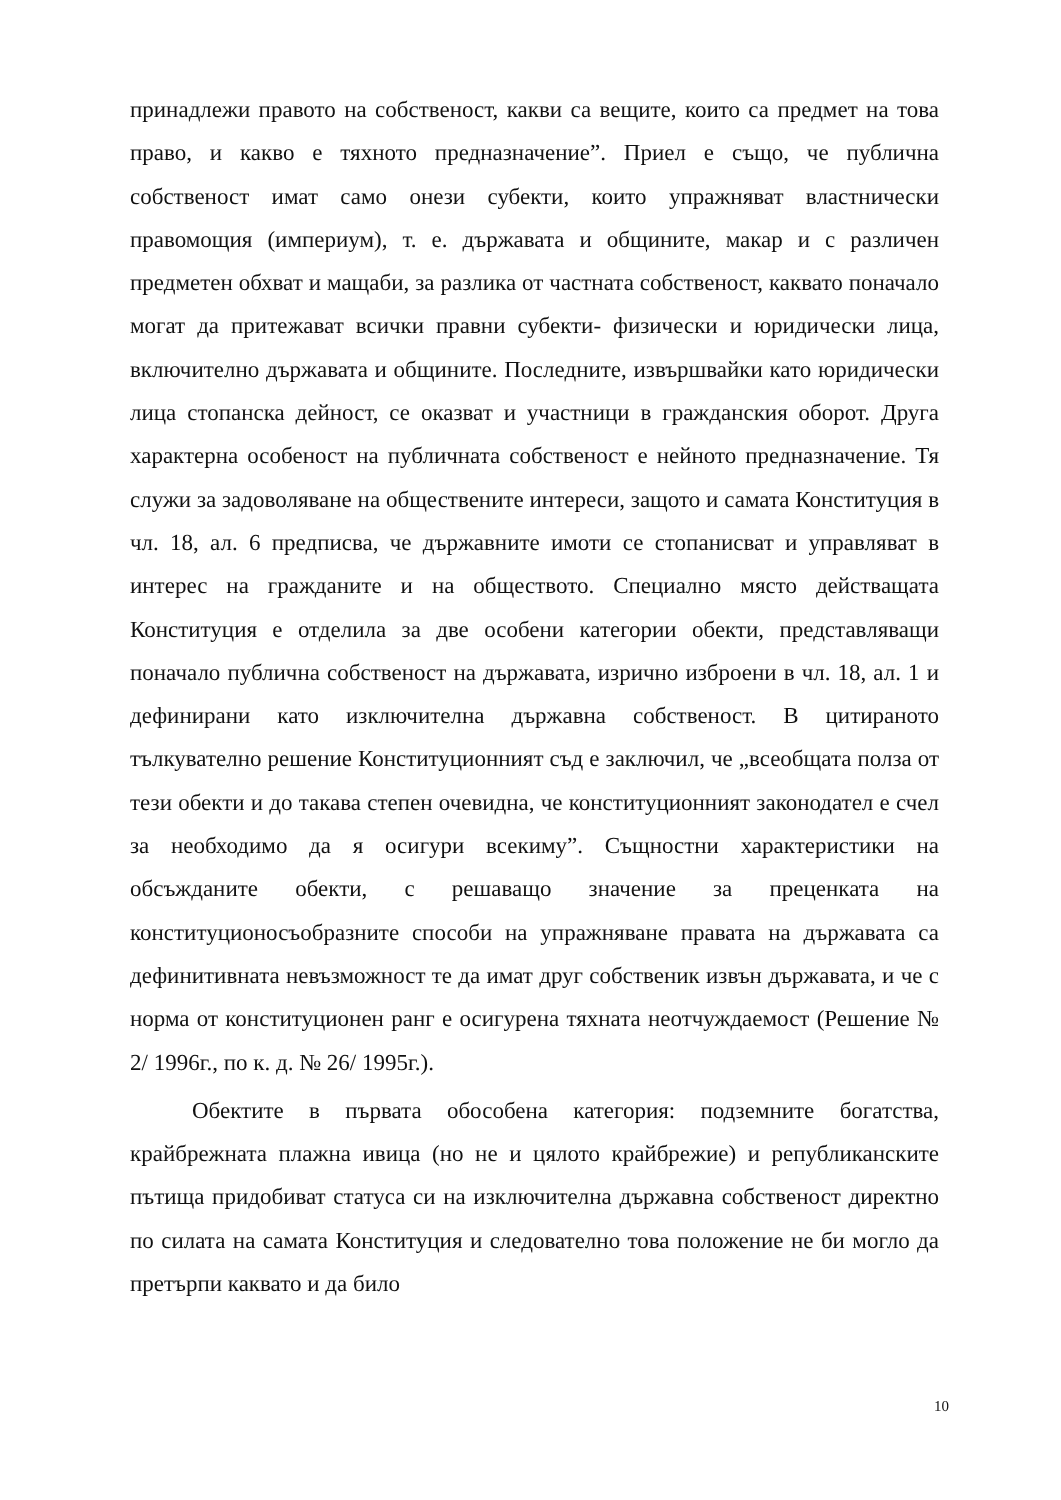принадлежи правото на собственост, какви са вещите, които са предмет на това право, и какво е тяхното предназначение”. Приел е също, че публична собственост имат само онези субекти, които упражняват властнически правомощия (империум), т. е. държавата и общините, макар и с различен предметен обхват и мащаби, за разлика от частната собственост, каквато поначало могат да притежават всички правни субекти- физически и юридически лица, включително държавата и общините. Последните, извършвайки като юридически лица стопанска дейност, се оказват и участници в гражданския оборот. Друга характерна особеност на публичната собственост е нейното предназначение. Тя служи за задоволяване на обществените интереси, защото и самата Конституция в чл. 18, ал. 6 предписва, че държавните имоти се стопанисват и управляват в интерес на гражданите и на обществото. Специално място действащата Конституция е отделила за две особени категории обекти, представляващи поначало публична собственост на държавата, изрично изброени в чл. 18, ал. 1 и дефинирани като изключителна държавна собственост. В цитираното тълкувателно решение Конституционният съд е заключил, че „всеобщата полза от тези обекти и до такава степен очевидна, че конституционният законодател е счел за необходимо да я осигури всекиму”. Същностни характеристики на обсъжданите обекти, с решаващо значение за преценката на конституционосъобразните способи на упражняване правата на държавата са дефинитивната невъзможност те да имат друг собственик извън държавата, и че с норма от конституционен ранг е осигурена тяхната неотчуждаемост (Решение № 2/ 1996г., по к. д. № 26/ 1995г.).
Обектите в първата обособена категория: подземните богатства, крайбрежната плажна ивица (но не и цялото крайбрежие) и републиканските пътища придобиват статуса си на изключителна държавна собственост директно по силата на самата Конституция и следователно това положение не би могло да претърпи каквато и да било
10